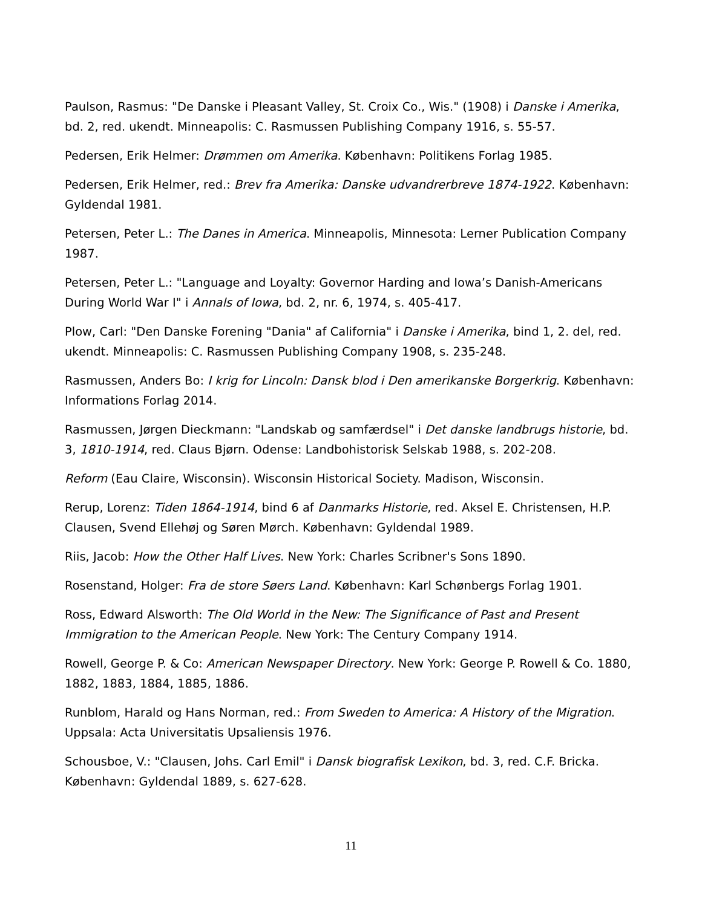Paulson, Rasmus: "De Danske i Pleasant Valley, St. Croix Co., Wis." (1908) i Danske i Amerika, bd. 2, red. ukendt. Minneapolis: C. Rasmussen Publishing Company 1916, s. 55-57.
Pedersen, Erik Helmer: Drømmen om Amerika. København: Politikens Forlag 1985.
Pedersen, Erik Helmer, red.: Brev fra Amerika: Danske udvandrerbreve 1874-1922. København: Gyldendal 1981.
Petersen, Peter L.: The Danes in America. Minneapolis, Minnesota: Lerner Publication Company 1987.
Petersen, Peter L.: "Language and Loyalty: Governor Harding and Iowa’s Danish-Americans During World War I" i Annals of Iowa, bd. 2, nr. 6, 1974, s. 405-417.
Plow, Carl: "Den Danske Forening "Dania" af California" i Danske i Amerika, bind 1, 2. del, red. ukendt. Minneapolis: C. Rasmussen Publishing Company 1908, s. 235-248.
Rasmussen, Anders Bo: I krig for Lincoln: Dansk blod i Den amerikanske Borgerkrig. København: Informations Forlag 2014.
Rasmussen, Jørgen Dieckmann: "Landskab og samfærdsel" i Det danske landbrugs historie, bd. 3, 1810-1914, red. Claus Bjørn. Odense: Landbohistorisk Selskab 1988, s. 202-208.
Reform (Eau Claire, Wisconsin). Wisconsin Historical Society. Madison, Wisconsin.
Rerup, Lorenz: Tiden 1864-1914, bind 6 af Danmarks Historie, red. Aksel E. Christensen, H.P. Clausen, Svend Ellehøj og Søren Mørch. København: Gyldendal 1989.
Riis, Jacob: How the Other Half Lives. New York: Charles Scribner's Sons 1890.
Rosenstand, Holger: Fra de store Søers Land. København: Karl Schønbergs Forlag 1901.
Ross, Edward Alsworth: The Old World in the New: The Significance of Past and Present Immigration to the American People. New York: The Century Company 1914.
Rowell, George P. & Co: American Newspaper Directory. New York: George P. Rowell & Co. 1880, 1882, 1883, 1884, 1885, 1886.
Runblom, Harald og Hans Norman, red.: From Sweden to America: A History of the Migration. Uppsala: Acta Universitatis Upsaliensis 1976.
Schousboe, V.: "Clausen, Johs. Carl Emil" i Dansk biografisk Lexikon, bd. 3, red. C.F. Bricka. København: Gyldendal 1889, s. 627-628.
11